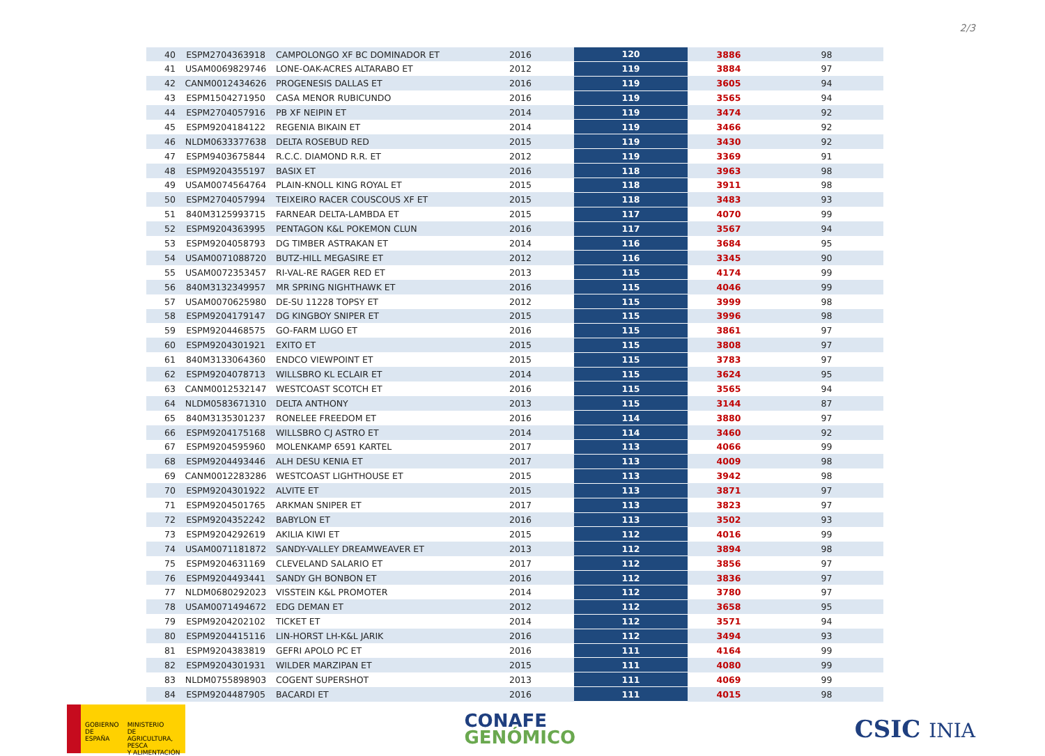2/3
| 40 | ESPM2704363918 | CAMPOLONGO XF BC DOMINADOR ET | 2016 | 120 | 3886 | 98 |
| 41 | USAM0069829746 | LONE-OAK-ACRES ALTARABO ET | 2012 | 119 | 3884 | 97 |
| 42 | CANM0012434626 | PROGENESIS DALLAS ET | 2016 | 119 | 3605 | 94 |
| 43 | ESPM1504271950 | CASA MENOR RUBICUNDO | 2016 | 119 | 3565 | 94 |
| 44 | ESPM2704057916 | PB XF NEIPIN ET | 2014 | 119 | 3474 | 92 |
| 45 | ESPM9204184122 | REGENIA BIKAIN ET | 2014 | 119 | 3466 | 92 |
| 46 | NLDM0633377638 | DELTA ROSEBUD RED | 2015 | 119 | 3430 | 92 |
| 47 | ESPM9403675844 | R.C.C. DIAMOND R.R. ET | 2012 | 119 | 3369 | 91 |
| 48 | ESPM9204355197 | BASIX ET | 2016 | 118 | 3963 | 98 |
| 49 | USAM0074564764 | PLAIN-KNOLL KING ROYAL ET | 2015 | 118 | 3911 | 98 |
| 50 | ESPM2704057994 | TEIXEIRO RACER COUSCOUS XF ET | 2015 | 118 | 3483 | 93 |
| 51 | 840M3125993715 | FARNEAR DELTA-LAMBDA ET | 2015 | 117 | 4070 | 99 |
| 52 | ESPM9204363995 | PENTAGON K&L POKEMON CLUN | 2016 | 117 | 3567 | 94 |
| 53 | ESPM9204058793 | DG TIMBER ASTRAKAN ET | 2014 | 116 | 3684 | 95 |
| 54 | USAM0071088720 | BUTZ-HILL MEGASIRE ET | 2012 | 116 | 3345 | 90 |
| 55 | USAM0072353457 | RI-VAL-RE RAGER RED ET | 2013 | 115 | 4174 | 99 |
| 56 | 840M3132349957 | MR SPRING NIGHTHAWK ET | 2016 | 115 | 4046 | 99 |
| 57 | USAM0070625980 | DE-SU 11228 TOPSY ET | 2012 | 115 | 3999 | 98 |
| 58 | ESPM9204179147 | DG KINGBOY SNIPER ET | 2015 | 115 | 3996 | 98 |
| 59 | ESPM9204468575 | GO-FARM LUGO ET | 2016 | 115 | 3861 | 97 |
| 60 | ESPM9204301921 | EXITO ET | 2015 | 115 | 3808 | 97 |
| 61 | 840M3133064360 | ENDCO VIEWPOINT ET | 2015 | 115 | 3783 | 97 |
| 62 | ESPM9204078713 | WILLSBRO KL ECLAIR ET | 2014 | 115 | 3624 | 95 |
| 63 | CANM0012532147 | WESTCOAST SCOTCH ET | 2016 | 115 | 3565 | 94 |
| 64 | NLDM0583671310 | DELTA ANTHONY | 2013 | 115 | 3144 | 87 |
| 65 | 840M3135301237 | RONELEE FREEDOM ET | 2016 | 114 | 3880 | 97 |
| 66 | ESPM9204175168 | WILLSBRO CJ ASTRO ET | 2014 | 114 | 3460 | 92 |
| 67 | ESPM9204595960 | MOLENKAMP 6591 KARTEL | 2017 | 113 | 4066 | 99 |
| 68 | ESPM9204493446 | ALH DESU KENIA ET | 2017 | 113 | 4009 | 98 |
| 69 | CANM0012283286 | WESTCOAST LIGHTHOUSE ET | 2015 | 113 | 3942 | 98 |
| 70 | ESPM9204301922 | ALVITE ET | 2015 | 113 | 3871 | 97 |
| 71 | ESPM9204501765 | ARKMAN SNIPER ET | 2017 | 113 | 3823 | 97 |
| 72 | ESPM9204352242 | BABYLON ET | 2016 | 113 | 3502 | 93 |
| 73 | ESPM9204292619 | AKILIA KIWI ET | 2015 | 112 | 4016 | 99 |
| 74 | USAM0071181872 | SANDY-VALLEY DREAMWEAVER ET | 2013 | 112 | 3894 | 98 |
| 75 | ESPM9204631169 | CLEVELAND SALARIO ET | 2017 | 112 | 3856 | 97 |
| 76 | ESPM9204493441 | SANDY GH BONBON ET | 2016 | 112 | 3836 | 97 |
| 77 | NLDM0680292023 | VISSTEIN K&L PROMOTER | 2014 | 112 | 3780 | 97 |
| 78 | USAM0071494672 | EDG DEMAN ET | 2012 | 112 | 3658 | 95 |
| 79 | ESPM9204202102 | TICKET ET | 2014 | 112 | 3571 | 94 |
| 80 | ESPM9204415116 | LIN-HORST LH-K&L JARIK | 2016 | 112 | 3494 | 93 |
| 81 | ESPM9204383819 | GEFRI APOLO PC ET | 2016 | 111 | 4164 | 99 |
| 82 | ESPM9204301931 | WILDER MARZIPAN ET | 2015 | 111 | 4080 | 99 |
| 83 | NLDM0755898903 | COGENT SUPERSHOT | 2013 | 111 | 4069 | 99 |
| 84 | ESPM9204487905 | BACARDI ET | 2016 | 111 | 4015 | 98 |
GOBIERNO
DE ESPAÑA
MINISTERIO
DE AGRICULTURA, PESCA
Y ALIMENTACIÓN
CONAFE
GENÓMICO
CSIC INIA